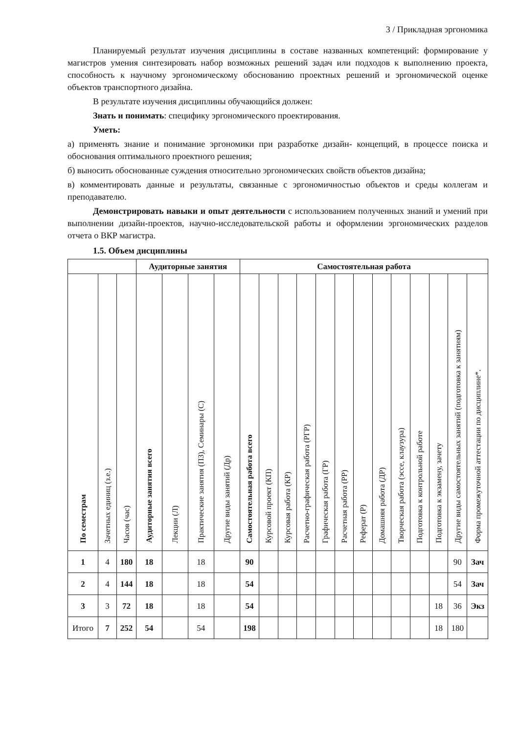3 / Прикладная эргономика
Планируемый результат изучения дисциплины в составе названных компетенций: формирование у магистров умения синтезировать набор возможных решений задач или подходов к выполнению проекта, способность к научному эргономическому обоснованию проектных решений и эргономической оценке объектов транспортного дизайна.
В результате изучения дисциплины обучающийся должен:
Знать и понимать: специфику эргономического проектирования.
Уметь:
а) применять знание и понимание эргономики при разработке дизайн- концепций, в процессе поиска и обоснования оптимального проектного решения;
б) выносить обоснованные суждения относительно эргономических свойств объектов дизайна;
в) комментировать данные и результаты, связанные с эргономичностью объектов и среды коллегам и преподавателю.
Демонстрировать навыки и опыт деятельности с использованием полученных знаний и умений при выполнении дизайн-проектов, научно-исследовательской работы и оформлении эргономических разделов отчета о ВКР магистра.
1.5. Объем дисциплины
| | | | Аудиторные занятия | | | | Самостоятельная работа | | | | | | | | | | | | |
| --- | --- | --- | --- | --- | --- | --- | --- | --- | --- | --- | --- | --- | --- | --- | --- | --- | --- | --- | --- |
| По семестрам | Зачетных единиц (з.е.) | Часов (час) | Аудиторные занятия всего | Лекции (Л) | Практические занятия (ПЗ), Семинары (С) | Другие виды занятий (Др) | Самостоятельная работа всего | Курсовой проект (КП) | Курсовая работа (КР) | Расчетно-графическая работа (РГР) | Графическая работа (ГР) | Расчетная работа (РР) | Реферат (Р) | Домашняя работа (ДР) | Творческая работа (эссе, клаузура) | Подготовка к контрольной работе | Подготовка к экзамену, зачету | Другие виды самостоятельных занятий (подготовка к занятиям) | Форма промежуточной аттестации по дисциплине*. |
| 1 | 4 | 180 | 18 | | 18 | | 90 | | | | | | | | | | | 90 | Зач |
| 2 | 4 | 144 | 18 | | 18 | | 54 | | | | | | | | | | | 54 | Зач |
| 3 | 3 | 72 | 18 | | 18 | | 54 | | | | | | | | | | 18 | 36 | Экз |
| Итого | 7 | 252 | 54 | | 54 | | 198 | | | | | | | | | | 18 | 180 | |